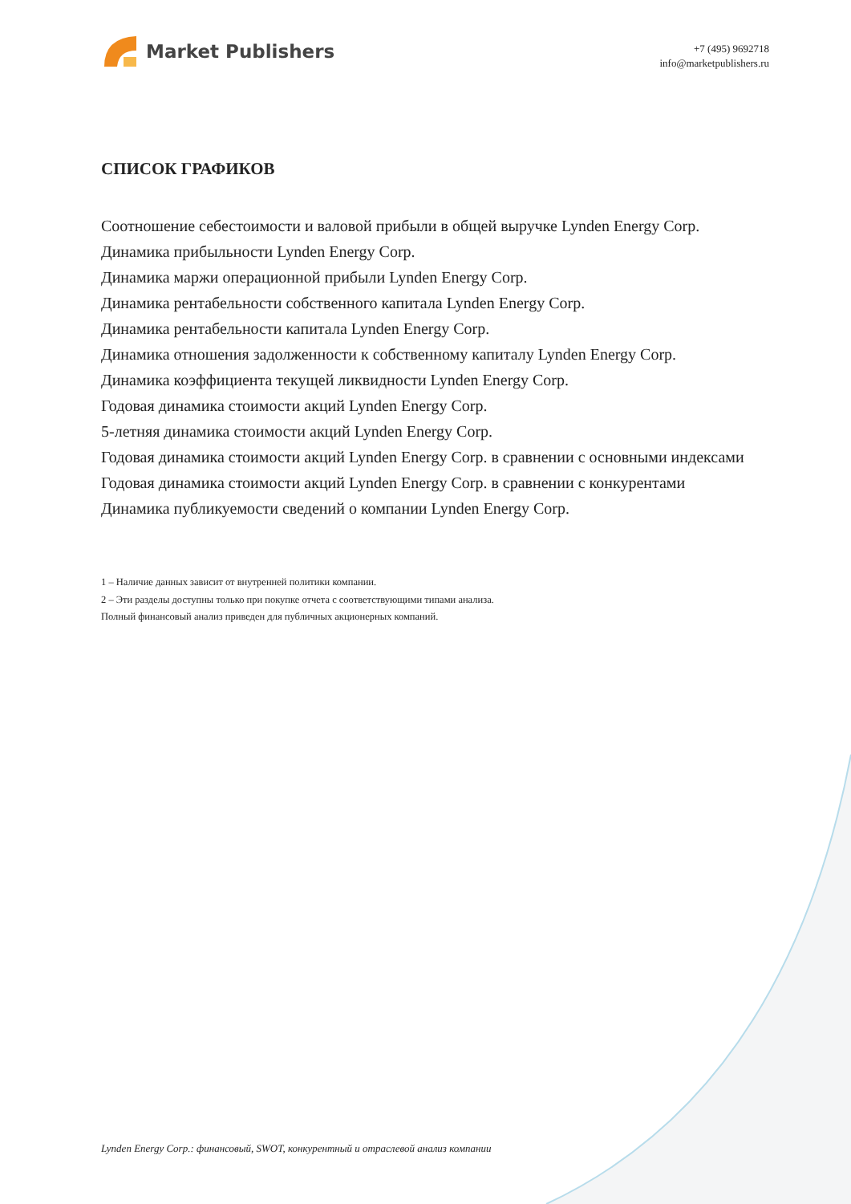Market Publishers
+7 (495) 9692718
info@marketpublishers.ru
СПИСОК ГРАФИКОВ
Соотношение себестоимости и валовой прибыли в общей выручке Lynden Energy Corp.
Динамика прибыльности Lynden Energy Corp.
Динамика маржи операционной прибыли Lynden Energy Corp.
Динамика рентабельности собственного капитала Lynden Energy Corp.
Динамика рентабельности капитала Lynden Energy Corp.
Динамика отношения задолженности к собственному капиталу Lynden Energy Corp.
Динамика коэффициента текущей ликвидности Lynden Energy Corp.
Годовая динамика стоимости акций Lynden Energy Corp.
5-летняя динамика стоимости акций Lynden Energy Corp.
Годовая динамика стоимости акций Lynden Energy Corp. в сравнении с основными индексами
Годовая динамика стоимости акций Lynden Energy Corp. в сравнении с конкурентами
Динамика публикуемости сведений о компании Lynden Energy Corp.
1 – Наличие данных зависит от внутренней политики компании.
2 – Эти разделы доступны только при покупке отчета с соответствующими типами анализа.
Полный финансовый анализ приведен для публичных акционерных компаний.
Lynden Energy Corp.: финансовый, SWOT, конкурентный и отраслевой анализ компании